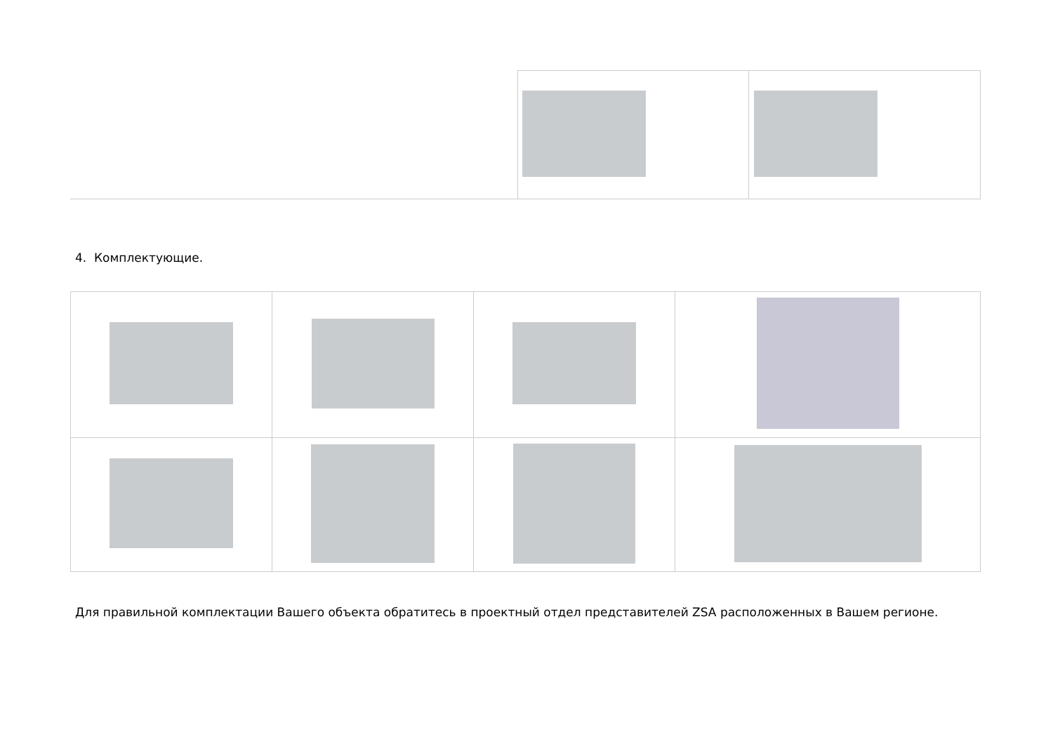4. Комплектующие.
Для правильной комплектации Вашего объекта обратитесь в проектный отдел представителей ZSA расположенных в Вашем регионе.